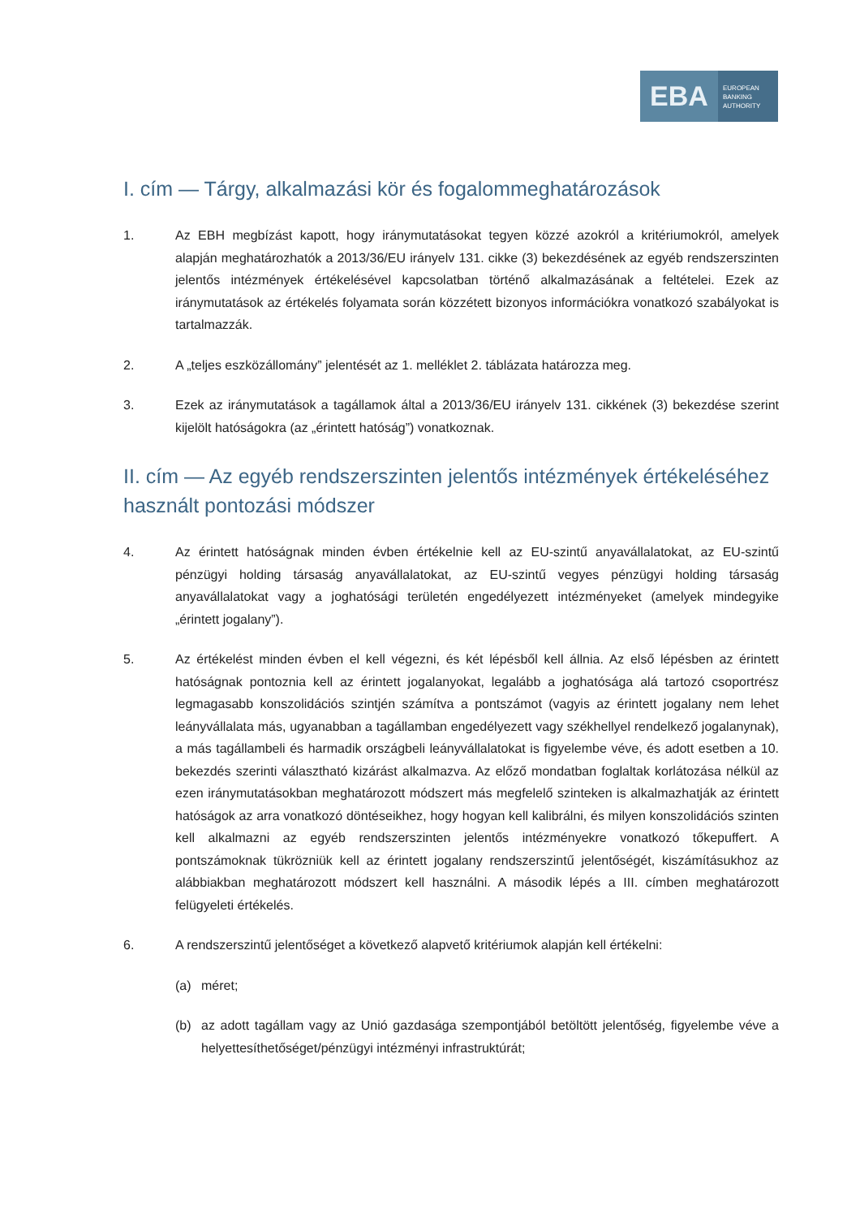EBA
EUROPEAN
BANKING
AUTHORITY
I. cím — Tárgy, alkalmazási kör és fogalommeghatározások
1. Az EBH megbízást kapott, hogy iránymutatásokat tegyen közzé azokról a kritériumokról, amelyek alapján meghatározhatók a 2013/36/EU irányelv 131. cikke (3) bekezdésének az egyéb rendszerszinten jelentős intézmények értékelésével kapcsolatban történő alkalmazásának a feltételei. Ezek az iránymutatások az értékelés folyamata során közzétett bizonyos információkra vonatkozó szabályokat is tartalmazzák.
2. A „teljes eszközállomány” jelentését az 1. melléklet 2. táblázata határozza meg.
3. Ezek az iránymutatások a tagállamok által a 2013/36/EU irányelv 131. cikkének (3) bekezdése szerint kijelölt hatóságokra (az „érintett hatóság”) vonatkoznak.
II. cím — Az egyéb rendszerszinten jelentős intézmények értékeléséhez használt pontozási módszer
4. Az érintett hatóságnak minden évben értékelnie kell az EU-szintű anyavállalatokat, az EU-szintű pénzügyi holding társaság anyavállalatokat, az EU-szintű vegyes pénzügyi holding társaság anyavállalatokat vagy a joghatósági területén engedélyezett intézményeket (amelyek mindegyike „érintett jogalany”).
5. Az értékelést minden évben el kell végezni, és két lépésből kell állnia. Az első lépésben az érintett hatóságnak pontoznia kell az érintett jogalanyokat, legalább a joghatósága alá tartozó csoportrész legmagasabb konszolidációs szintjén számítva a pontszámot (vagyis az érintett jogalany nem lehet leányvállalata más, ugyanabban a tagállamban engedélyezett vagy székhellyel rendelkező jogalanynak), a más tagállambeli és harmadik országbeli leányvállalatokat is figyelembe véve, és adott esetben a 10. bekezdés szerinti választható kizárást alkalmazva. Az előző mondatban foglaltak korlátozása nélkül az ezen iránymutatásokban meghatározott módszert más megfelelő szinteken is alkalmazhatják az érintett hatóságok az arra vonatkozó döntéseikhez, hogy hogyan kell kalibrálni, és milyen konszolidációs szinten kell alkalmazni az egyéb rendszerszinten jelentős intézményekre vonatkozó tőkepuffert. A pontszámoknak tükrözniük kell az érintett jogalany rendszerszintű jelentőségét, kiszámításukhoz az alábbiakban meghatározott módszert kell használni. A második lépés a III. címben meghatározott felügyeleti értékelés.
6. A rendszerszintű jelentőséget a következő alapvető kritériumok alapján kell értékelni:
(a) méret;
(b) az adott tagállam vagy az Unió gazdasága szempontjából betöltött jelentőség, figyelembe véve a helyettesíthetőséget/pénzügyi intézményi infrastruktúrát;